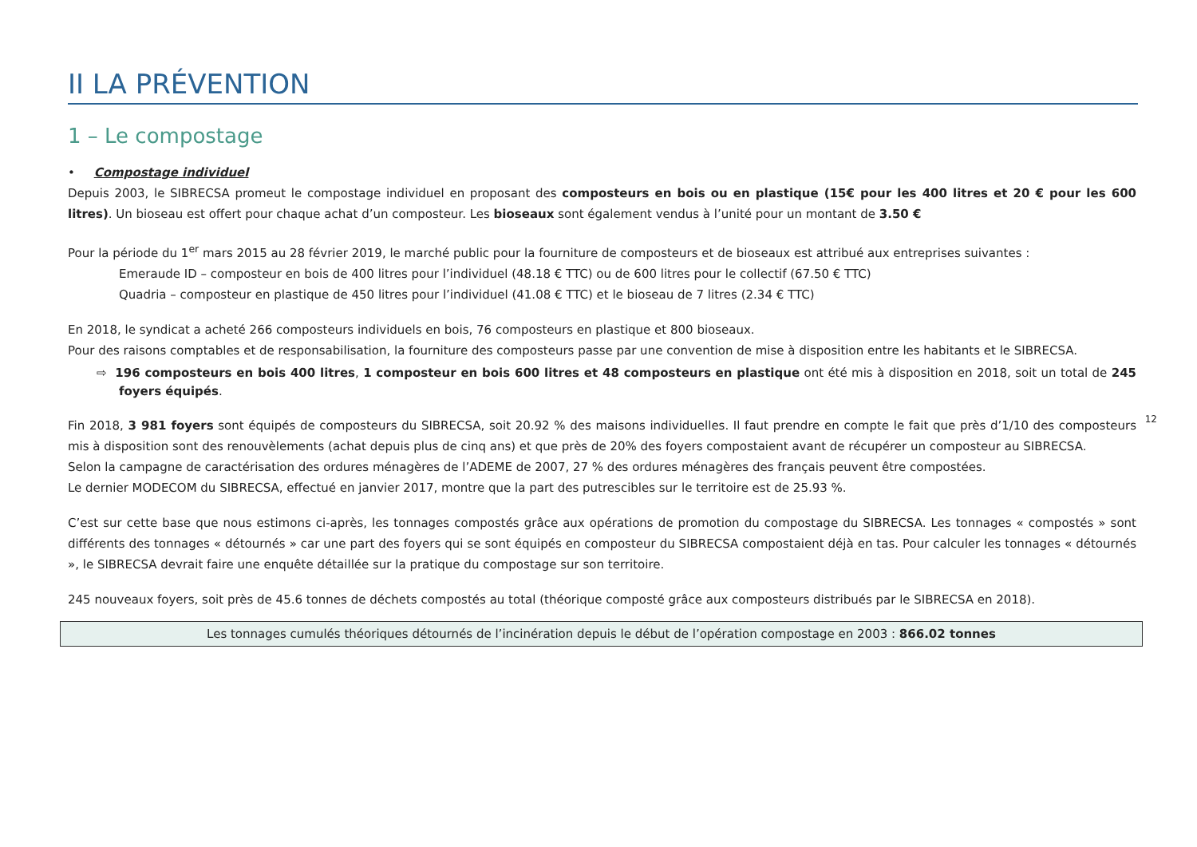II LA PRÉVENTION
1 – Le compostage
• Compostage individuel
Depuis 2003, le SIBRECSA promeut le compostage individuel en proposant des composteurs en bois ou en plastique (15€ pour les 400 litres et 20 € pour les 600 litres). Un bioseau est offert pour chaque achat d’un composteur. Les bioseaux sont également vendus à l’unité pour un montant de 3.50 €
Pour la période du 1<sup>er</sup> mars 2015 au 28 février 2019, le marché public pour la fourniture de composteurs et de bioseaux est attribué aux entreprises suivantes :
Emeraude ID – composteur en bois de 400 litres pour l’individuel (48.18 € TTC) ou de 600 litres pour le collectif (67.50 € TTC)
Quadria – composteur en plastique de 450 litres pour l’individuel (41.08 € TTC) et le bioseau de 7 litres (2.34 € TTC)
En 2018, le syndicat a acheté 266 composteurs individuels en bois, 76 composteurs en plastique et 800 bioseaux.
Pour des raisons comptables et de responsabilisation, la fourniture des composteurs passe par une convention de mise à disposition entre les habitants et le SIBRECSA.
⇨ 196 composteurs en bois 400 litres, 1 composteur en bois 600 litres et 48 composteurs en plastique ont été mis à disposition en 2018, soit un total de 245 foyers équipés.
Fin 2018, 3 981 foyers sont équipés de composteurs du SIBRECSA, soit 20.92 % des maisons individuelles. Il faut prendre en compte le fait que près d’1/10 des composteurs mis à disposition sont des renouvèlements (achat depuis plus de cinq ans) et que près de 20% des foyers compostaient avant de récupérer un composteur au SIBRECSA.
Selon la campagne de caractérisation des ordures ménagères de l’ADEME de 2007, 27 % des ordures ménagères des français peuvent être compostées.
Le dernier MODECOM du SIBRECSA, effectué en janvier 2017, montre que la part des putrescibles sur le territoire est de 25.93 %.
C’est sur cette base que nous estimons ci-après, les tonnages compostés grâce aux opérations de promotion du compostage du SIBRECSA. Les tonnages « compostés » sont différents des tonnages « détournés » car une part des foyers qui se sont équipés en composteur du SIBRECSA compostaient déjà en tas. Pour calculer les tonnages « détournés », le SIBRECSA devrait faire une enquête détaillée sur la pratique du compostage sur son territoire.
245 nouveaux foyers, soit près de 45.6 tonnes de déchets compostés au total (théorique composté grâce aux composteurs distribués par le SIBRECSA en 2018).
Les tonnages cumulés théoriques détournés de l’incinération depuis le début de l’opération compostage en 2003 : 866.02 tonnes
12